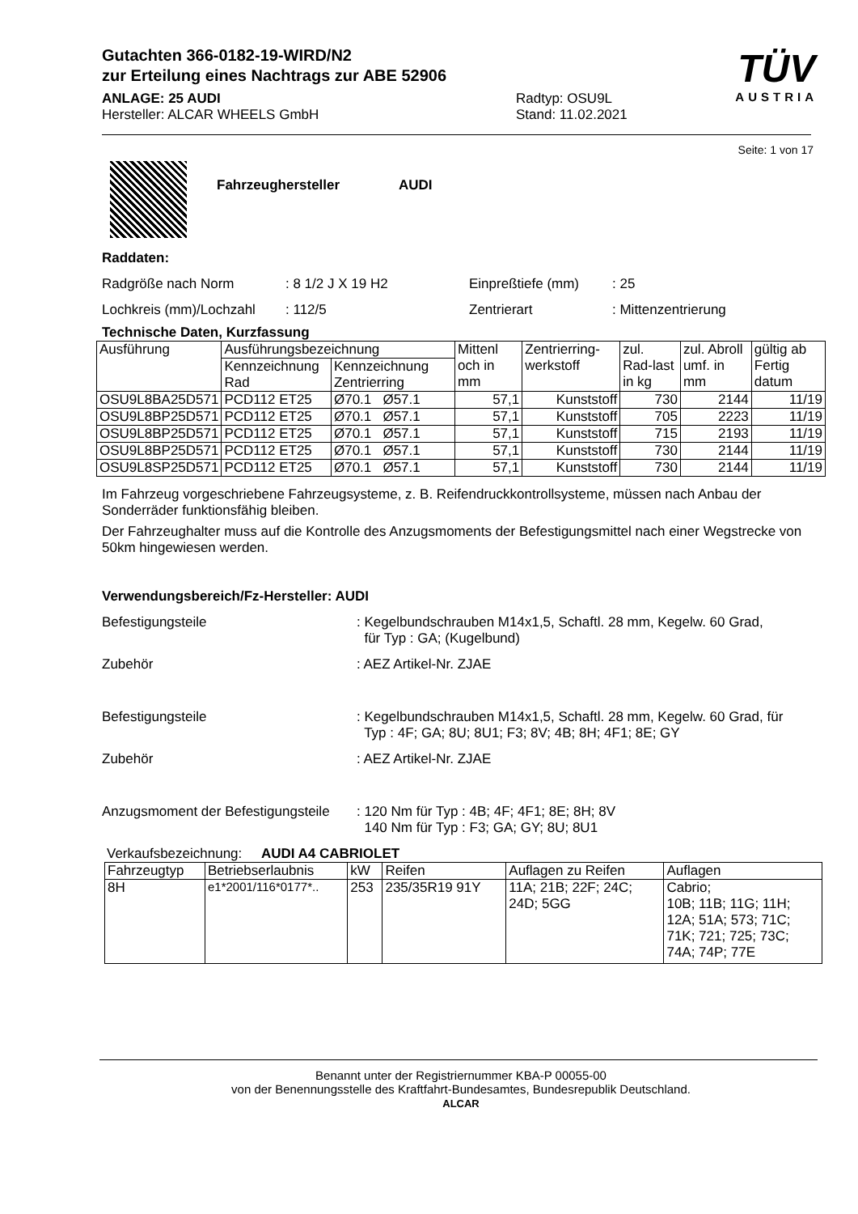TÜV
AUSTRIA
Gutachten 366-0182-19-WIRD/N2
zur Erteilung eines Nachtrags zur ABE 52906
ANLAGE: 25 AUDI
Hersteller: ALCAR WHEELS GmbH
Radtyp: OSU9L
Stand: 11.02.2021
Seite: 1 von 17
Fahrzeughersteller AUDI
Raddaten:
Radgröße nach Norm : 8 1/2 J X 19 H2 Einpreßtiefe (mm) : 25
Lochkreis (mm)/Lochzahl
: 112/5 Zentrierart : Mittenzentrierung
Technische Daten, Kurzfassung
| Ausführung | Ausführungsbezeichnung | | Mittenl och in mm | Zentrierring-werkstoff | zul. Rad-last in kg | zul. Abroll umf. in mm | gültig ab Fertig datum |
| --- | --- | --- | --- | --- | --- | --- | --- |
| | Kennzeichnung Rad | Kennzeichnung Zentrierring | | | | | |
| OSU9L8BA25D571 | PCD112 ET25 | Ø70.1 Ø57.1 | 57,1 | Kunststoff | 730 | 2144 | 11/19 |
| OSU9L8BP25D571 | PCD112 ET25 | Ø70.1 Ø57.1 | 57,1 | Kunststoff | 705 | 2223 | 11/19 |
| OSU9L8BP25D571 | PCD112 ET25 | Ø70.1 Ø57.1 | 57,1 | Kunststoff | 715 | 2193 | 11/19 |
| OSU9L8BP25D571 | PCD112 ET25 | Ø70.1 Ø57.1 | 57,1 | Kunststoff | 730 | 2144 | 11/19 |
| OSU9L8SP25D571 | PCD112 ET25 | Ø70.1 Ø57.1 | 57,1 | Kunststoff | 730 | 2144 | 11/19 |
Im Fahrzeug vorgeschriebene Fahrzeugsysteme, z. B. Reifendruckkontrollsysteme, müssen nach Anbau der Sonderräder funktionsfähig bleiben.
Der Fahrzeughalter muss auf die Kontrolle des Anzugsmoments der Befestigungsmittel nach einer Wegstrecke von 50km hingewiesen werden.
Verwendungsbereich/Fz-Hersteller: AUDI
Befestigungsteile : Kegelbundschrauben M14x1,5, Schaftl. 28 mm, Kegelw. 60 Grad,
für Typ : GA; (Kugelbund)
Zubehör : AEZ Artikel-Nr. ZJAE
Befestigungsteile : Kegelbundschrauben M14x1,5, Schaftl. 28 mm, Kegelw. 60 Grad, für
Typ : 4F; GA; 8U; 8U1; F3; 8V; 4B; 8H; 4F1; 8E; GY
Zubehör : AEZ Artikel-Nr. ZJAE
Anzugsmoment der Befestigungsteile
: 120 Nm für Typ : 4B; 4F; 4F1; 8E; 8H; 8V
140 Nm für Typ : F3; GA; GY; 8U; 8U1
Verkaufsbezeichnung: AUDI A4 CABRIOLET
| Fahrzeugtyp | Betriebserlaubnis | kW | Reifen | Auflagen zu Reifen | Auflagen |
| --- | --- | --- | --- | --- | --- |
| 8H | e1*2001/116*0177*.. | 253 | 235/35R19 91Y | 11A; 21B; 22F; 24C; 24D; 5GG | Cabrio; 10B; 11B; 11G; 11H; 12A; 51A; 573; 71C; 71K; 721; 725; 73C; 74A; 74P; 77E |
Benannt unter der Registriernummer KBA-P 00055-00
von der Benennungsstelle des Kraftfahrt-Bundesamtes, Bundesrepublik Deutschland.
ALCAR